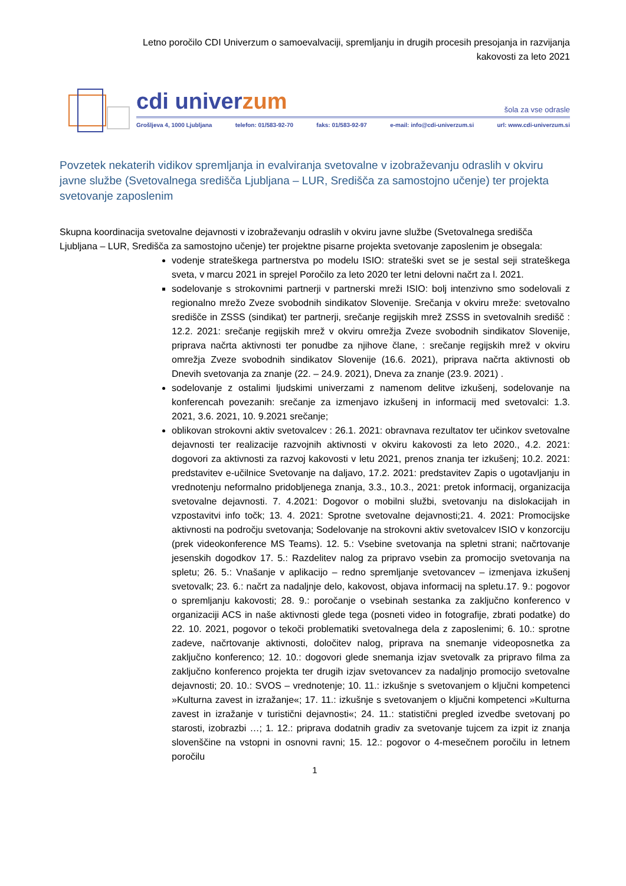Letno poročilo CDI Univerzum o samoevalvaciji, spremljanju in drugih procesih presojanja in razvijanja
kakovosti za leto 2021
cdi univerzum šola za vse odrasle
Grošljeva 4, 1000 Ljubljana telefon: 01/583-92-70 faks: 01/583-92-97 e-mail: info@cdi-univerzum.si url: www.cdi-univerzum.si
Povzetek nekaterih vidikov spremljanja in evalviranja svetovalne v izobraževanju odraslih v okviru javne službe (Svetovalnega središča Ljubljana – LUR, Središča za samostojno učenje) ter projekta svetovanje zaposlenim
Skupna koordinacija svetovalne dejavnosti v izobraževanju odraslih v okviru javne službe (Svetovalnega središča Ljubljana – LUR, Središča za samostojno učenje) ter projektne pisarne projekta svetovanje zaposlenim je obsegala:
vodenje strateškega partnerstva po modelu ISIO: strateški svet se je sestal seji strateškega sveta, v marcu 2021 in sprejel Poročilo za leto 2020 ter letni delovni načrt za l. 2021.
sodelovanje s strokovnimi partnerji v partnerski mreži ISIO: bolj intenzivno smo sodelovali z regionalno mrežo Zveze svobodnih sindikatov Slovenije. Srečanja v okviru mreže: svetovalno središče in ZSSS (sindikat) ter partnerji, srečanje regijskih mrež ZSSS in svetovalnih središč : 12.2. 2021: srečanje regijskih mrež v okviru omrežja Zveze svobodnih sindikatov Slovenije, priprava načrta aktivnosti ter ponudbe za njihove člane, : srečanje regijskih mrež v okviru omrežja Zveze svobodnih sindikatov Slovenije (16.6. 2021), priprava načrta aktivnosti ob Dnevih svetovanja za znanje (22. – 24.9. 2021), Dneva za znanje (23.9. 2021) .
sodelovanje z ostalimi ljudskimi univerzami z namenom delitve izkušenj, sodelovanje na konferencah povezanih: srečanje za izmenjavo izkušenj in informacij med svetovalci: 1.3. 2021, 3.6. 2021, 10. 9.2021 srečanje;
oblikovan strokovni aktiv svetovalcev : 26.1. 2021: obravnava rezultatov ter učinkov svetovalne dejavnosti ter realizacije razvojnih aktivnosti v okviru kakovosti za leto 2020., 4.2. 2021: dogovori za aktivnosti za razvoj kakovosti v letu 2021, prenos znanja ter izkušenj; 10.2. 2021: predstavitev e-učilnice Svetovanje na daljavo, 17.2. 2021: predstavitev Zapis o ugotavljanju in vrednotenju neformalno pridobljenega znanja, 3.3., 10.3., 2021: pretok informacij, organizacija svetovalne dejavnosti. 7. 4.2021: Dogovor o mobilni službi, svetovanju na dislokacijah in vzpostavitvi info točk; 13. 4. 2021: Sprotne svetovalne dejavnosti;21. 4. 2021: Promocijske aktivnosti na področju svetovanja; Sodelovanje na strokovni aktiv svetovalcev ISIO v konzorciju (prek videokonference MS Teams). 12. 5.: Vsebine svetovanja na spletni strani; načrtovanje jesenskih dogodkov 17. 5.: Razdelitev nalog za pripravo vsebin za promocijo svetovanja na spletu; 26. 5.: Vnašanje v aplikacijo – redno spremljanje svetovancev – izmenjava izkušenj svetovalk; 23. 6.: načrt za nadaljnje delo, kakovost, objava informacij na spletu.17. 9.: pogovor o spremljanju kakovosti; 28. 9.: poročanje o vsebinah sestanka za zaključno konferenco v organizaciji ACS in naše aktivnosti glede tega (posneti video in fotografije, zbrati podatke) do 22. 10. 2021, pogovor o tekoči problematiki svetovalnega dela z zaposlenimi; 6. 10.: sprotne zadeve, načrtovanje aktivnosti, določitev nalog, priprava na snemanje videoposnetka za zaključno konferenco; 12. 10.: dogovori glede snemanja izjav svetovalk za pripravo filma za zaključno konferenco projekta ter drugih izjav svetovancev za nadaljnjo promocijo svetovalne dejavnosti; 20. 10.: SVOS – vrednotenje; 10. 11.: izkušnje s svetovanjem o ključni kompetenci »Kulturna zavest in izražanje«; 17. 11.: izkušnje s svetovanjem o ključni kompetenci »Kulturna zavest in izražanje v turistični dejavnosti«; 24. 11.: statistični pregled izvedbe svetovanj po starosti, izobrazbi …; 1. 12.: priprava dodatnih gradiv za svetovanje tujcem za izpit iz znanja slovenščine na vstopni in osnovni ravni; 15. 12.: pogovor o 4-mesečnem poročilu in letnem poročilu
1